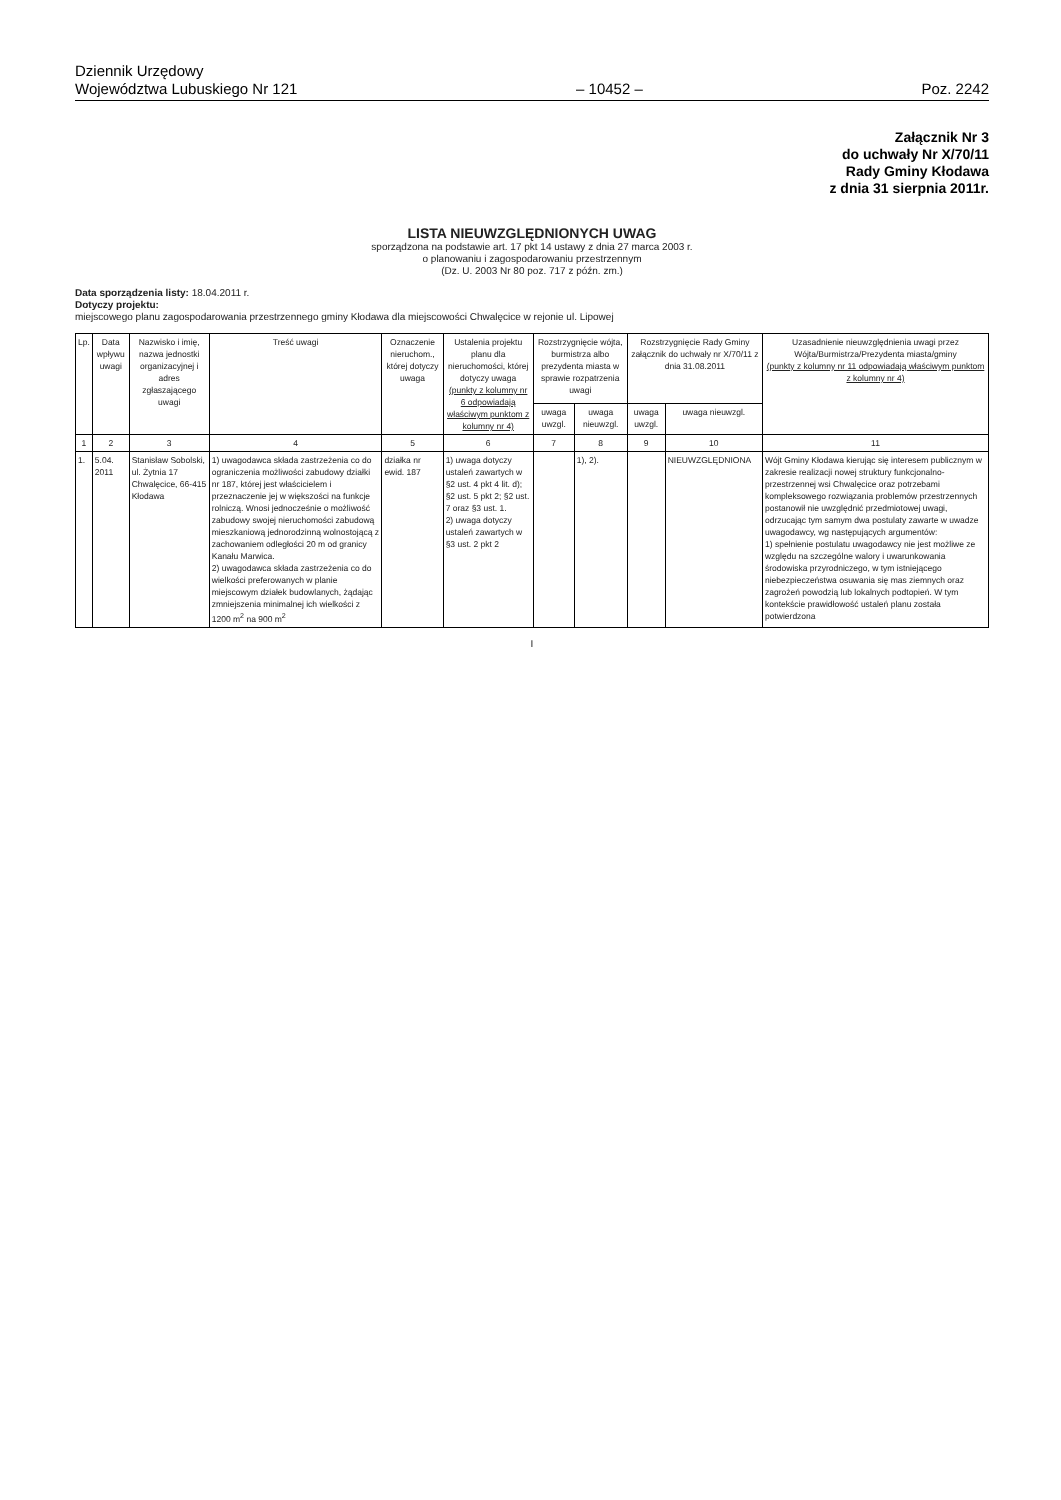Dziennik Urzędowy
Województwa Lubuskiego Nr 121
– 10452 –
Poz. 2242
Załącznik Nr 3
do uchwały Nr X/70/11
Rady Gminy Kłodawa
z dnia 31 sierpnia 2011r.
LISTA NIEUWZGLĘDNIONYCH UWAG
sporządzona na podstawie art. 17 pkt 14 ustawy z dnia 27 marca 2003 r.
o planowaniu i zagospodarowaniu przestrzennym
(Dz. U. 2003 Nr 80 poz. 717 z późn. zm.)
Data sporządzenia listy: 18.04.2011 r.
Dotyczy projektu:
miejscowego planu zagospodarowania przestrzennego gminy Kłodawa dla miejscowości Chwalęcice w rejonie ul. Lipowej
| Lp. | Data wpływu uwagi | Nazwisko i imię, nazwa jednostki organizacyjnej i adres zgłaszającego uwagi | Treść uwagi | Oznaczenie nieruchom., której dotyczy uwaga | Ustalenia projektu planu dla nieruchomości, której dotyczy uwaga (punkty z kolumny nr 6 odpowiadają właściwym punktom z kolumny nr 4) | Rozstrzygnięcie wójta, burmistrza albo prezydenta miasta w sprawie rozpatrzenia uwagi | | Rozstrzygnięcie Rady Gminy załącznik do uchwały nr X/70/11 z dnia 31.08.2011 | | Uzasadnienie nieuwzględnienia uwagi przez Wójta/Burmistrza/Prezydenta miasta/gminy (punkty z kolumny nr 11 odpowiadają właściwym punktom z kolumny nr 4) |
| --- | --- | --- | --- | --- | --- | --- | --- | --- | --- | --- |
| | | | | | | uwaga uwzgl. | uwaga nieuwzgl. | uwaga uwzgl. | uwaga nieuwzgl. | |
| 1 | 2 | 3 | 4 | 5 | 6 | 7 | 8 | 9 | 10 | 11 |
| 1. | 5.04. 2011 | Stanisław Sobolski, ul. Żytnia 17 Chwalęcice, 66-415 Kłodawa | 1) uwagodawca składa zastrzeżenia co do ograniczenia możliwości zabudowy działki nr 187, której jest właścicielem i przeznaczenie jej w większości na funkcje rolniczą. Wnosi jednocześnie o możliwość zabudowy swojej nieruchomości zabudową mieszkaniową jednorodzinną wolnostojącą z zachowaniem odległości 20 m od granicy Kanału Marwica. 2) uwagodawca składa zastrzeżenia co do wielkości preferowanych w planie miejscowym działek budowlanych, żądając zmniejszenia minimalnej ich wielkości z 1200 m<sup>2</sup> na 900 m<sup>2</sup> | działka nr ewid. 187 | 1) uwaga dotyczy ustaleń zawartych w §2 ust. 4 pkt 4 lit. d); §2 ust. 5 pkt 2; §2 ust. 7 oraz §3 ust. 1. 2) uwaga dotyczy ustaleń zawartych w §3 ust. 2 pkt 2 | | 1), 2). | | NIEUWZGLĘDNIONA | Wójt Gminy Kłodawa kierując się interesem publicznym w zakresie realizacji nowej struktury funkcjonalno-przestrzennej wsi Chwalęcice oraz potrzebami kompleksowego rozwiązania problemów przestrzennych postanowił nie uwzględnić przedmiotowej uwagi, odrzucając tym samym dwa postulaty zawarte w uwadze uwagodawcy, wg następujących argumentów: 1) spełnienie postulatu uwagodawcy nie jest możliwe ze względu na szczególne walory i uwarunkowania środowiska przyrodniczego, w tym istniejącego niebezpieczeństwa osuwania się mas ziemnych oraz zagrożeń powodzią lub lokalnych podtopień. W tym kontekście prawidłowość ustaleń planu została potwierdzona |
I